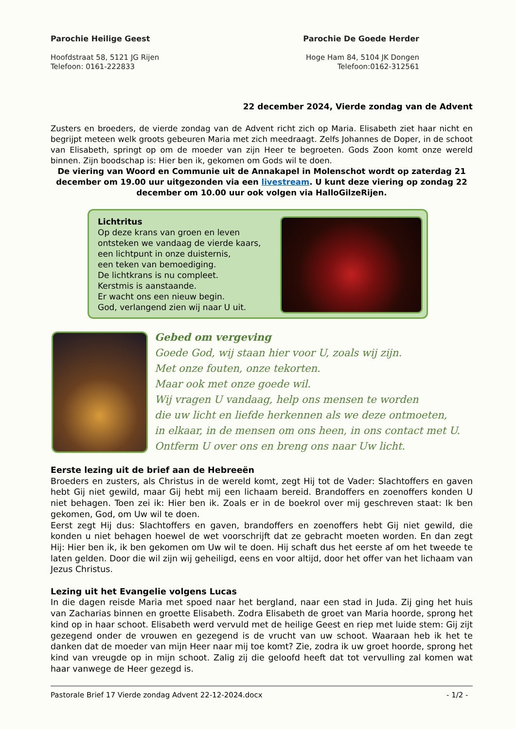Parochie Heilige Geest
Hoofdstraat 58, 5121 JG Rijen
Telefoon: 0161-222833
Parochie De Goede Herder
Hoge Ham 84, 5104 JK Dongen
Telefoon:0162-312561
22 december 2024, Vierde zondag van de Advent
Zusters en broeders, de vierde zondag van de Advent richt zich op Maria. Elisabeth ziet haar nicht en begrijpt meteen welk groots gebeuren Maria met zich meedraagt. Zelfs Johannes de Doper, in de schoot van Elisabeth, springt op om de moeder van zijn Heer te begroeten. Gods Zoon komt onze wereld binnen. Zijn boodschap is: Hier ben ik, gekomen om Gods wil te doen.
De viering van Woord en Communie uit de Annakapel in Molenschot wordt op zaterdag 21 december om 19.00 uur uitgezonden via een livestream. U kunt deze viering op zondag 22 december om 10.00 uur ook volgen via HalloGilzeRijen.
Lichtritus
Op deze krans van groen en leven ontsteken we vandaag de vierde kaars,
een lichtpunt in onze duisternis,
een teken van bemoediging.
De lichtkrans is nu compleet.
Kerstmis is aanstaande.
Er wacht ons een nieuw begin.
God, verlangend zien wij naar U uit.
Gebed om vergeving
Goede God, wij staan hier voor U, zoals wij zijn.
Met onze fouten, onze tekorten.
Maar ook met onze goede wil.
Wij vragen U vandaag, help ons mensen te worden
die uw licht en liefde herkennen als we deze ontmoeten,
in elkaar, in de mensen om ons heen, in ons contact met U.
Ontferm U over ons en breng ons naar Uw licht.
Eerste lezing uit de brief aan de Hebreeën
Broeders en zusters, als Christus in de wereld komt, zegt Hij tot de Vader: Slachtoffers en gaven hebt Gij niet gewild, maar Gij hebt mij een lichaam bereid. Brandoffers en zoenoffers konden U niet behagen. Toen zei ik: Hier ben ik. Zoals er in de boekrol over mij geschreven staat: Ik ben gekomen, God, om Uw wil te doen.
Eerst zegt Hij dus: Slachtoffers en gaven, brandoffers en zoenoffers hebt Gij niet gewild, die konden u niet behagen hoewel de wet voorschrijft dat ze gebracht moeten worden. En dan zegt Hij: Hier ben ik, ik ben gekomen om Uw wil te doen. Hij schaft dus het eerste af om het tweede te laten gelden. Door die wil zijn wij geheiligd, eens en voor altijd, door het offer van het lichaam van Jezus Christus.
Lezing uit het Evangelie volgens Lucas
In die dagen reisde Maria met spoed naar het bergland, naar een stad in Juda. Zij ging het huis van Zacharias binnen en groette Elisabeth. Zodra Elisabeth de groet van Maria hoorde, sprong het kind op in haar schoot. Elisabeth werd vervuld met de heilige Geest en riep met luide stem: Gij zijt gezegend onder de vrouwen en gezegend is de vrucht van uw schoot. Waaraan heb ik het te danken dat de moeder van mijn Heer naar mij toe komt? Zie, zodra ik uw groet hoorde, sprong het kind van vreugde op in mijn schoot. Zalig zij die geloofd heeft dat tot vervulling zal komen wat haar vanwege de Heer gezegd is.
Pastorale Brief 17 Vierde zondag Advent 22-12-2024.docx - 1/2 -